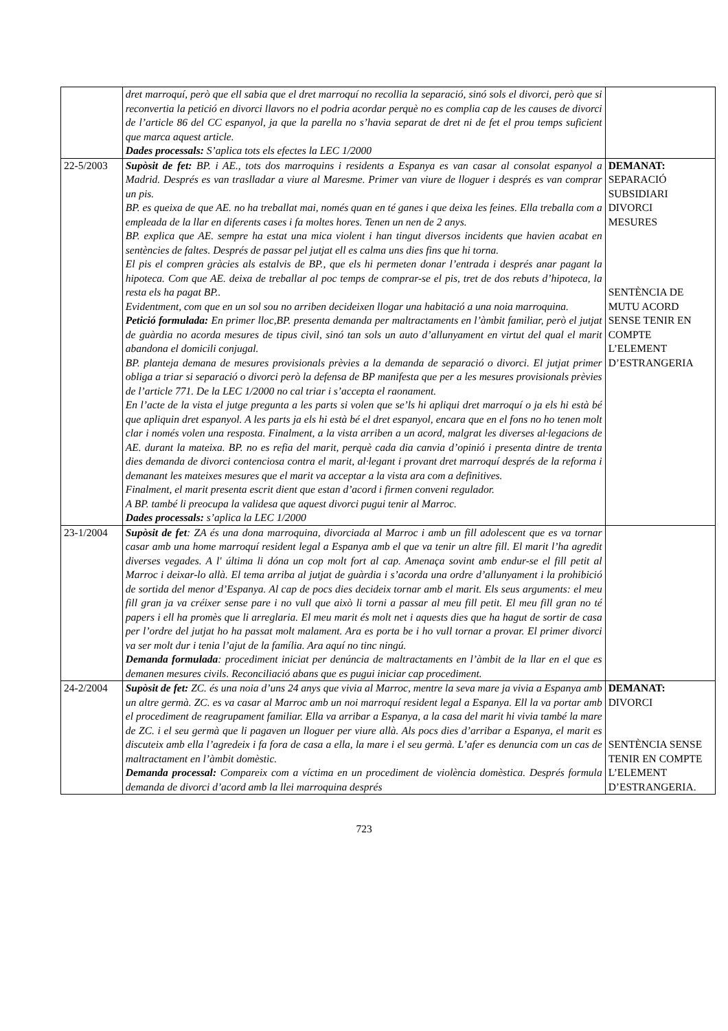| | dret marroquí, però que ell sabia que el dret marroquí no recollia la separació, sinó sols el divorci, però que si reconvertia la petició en divorci llavors no el podria acordar perquè no es complia cap de les causes de divorci de l’article 86 del CC espanyol, ja que la parella no s’havia separat de dret ni de fet el prou temps suficient que marca aquest article. Dades processals: S’aplica tots els efectes la LEC 1/2000 | |
| 22-5/2003 | Supòsit de fet: BP. i AE., tots dos marroquins i residents a Espanya es van casar al consolat espanyol a Madrid. Després es van traslladar a viure al Maresme. Primer van viure de lloguer i després es van comprar un pis. BP. es queixa de que AE. no ha treballat mai, només quan en té ganes i que deixa les feines. Ella treballa com a empleada de la llar en diferents cases i fa moltes hores. Tenen un nen de 2 anys. BP. explica que AE. sempre ha estat una mica violent i han tingut diversos incidents que havien acabat en sentències de faltes. Després de passar pel jutjat ell es calma uns dies fins que hi torna. El pis el compren gràcies als estalvis de BP., que els hi permeten donar l’entrada i després anar pagant la hipoteca. Com que AE. deixa de treballar al poc temps de comprar-se el pis, tret de dos rebuts d’hipoteca, la resta els ha pagat BP.. Evidentment, com que en un sol sou no arriben decideixen llogar una habitació a una noia marroquina. Petició formulada: En primer lloc,BP. presenta demanda per maltractaments en l’àmbit familiar, però el jutjat de guàrdia no acorda mesures de tipus civil, sinó tan sols un auto d’allunyament en virtut del qual el marit abandona el domicili conjugal. BP. planteja demana de mesures provisionals prèvies a la demanda de separació o divorci. El jutjat primer obliga a triar si separació o divorci però la defensa de BP manifesta que per a les mesures provisionals prèvies de l’article 771. De la LEC 1/2000 no cal triar i s’accepta el raonament. En l’acte de la vista el jutge pregunta a les parts si volen que se’ls hi apliqui dret marroquí o ja els hi està bé que apliquin dret espanyol. A les parts ja els hi està bé el dret espanyol, encara que en el fons no ho tenen molt clar i només volen una resposta. Finalment, a la vista arriben a un acord, malgrat les diverses al·legacions de AE. durant la mateixa. BP. no es refia del marit, perquè cada dia canvia d’opinió i presenta dintre de trenta dies demanda de divorci contenciosa contra el marit, al·legant i provant dret marroquí després de la reforma i demanant les mateixes mesures que el marit va acceptar a la vista ara com a definitives. Finalment, el marit presenta escrit dient que estan d’acord i firmen conveni regulador. A BP. també li preocupa la validesa que aquest divorci pugui tenir al Marroc. Dades processals: s’aplica la LEC 1/2000 | DEMANAT: SEPARACIÓ SUBSIDIARI DIVORCI MESURES SENTÈNCIA DE MUTU ACORD SENSE TENIR EN COMPTE L’ELEMENT D’ESTRANGERIA |
| 23-1/2004 | Supòsit de fet : ZA és una dona marroquina, divorciada al Marroc i amb un fill adolescent que es va tornar casar amb una home marroquí resident legal a Espanya amb el que va tenir un altre fill. El marit l’ha agredit diverses vegades. A l' última li dóna un cop molt fort al cap. Amenaça sovint amb endur-se el fill petit al Marroc i deixar-lo allà. El tema arriba al jutjat de guàrdia i s’acorda una ordre d’allunyament i la prohibició de sortida del menor d’Espanya. Al cap de pocs dies decideix tornar amb el marit. Els seus arguments: el meu fill gran ja va créixer sense pare i no vull que això li torni a passar al meu fill petit. El meu fill gran no té papers i ell ha promès que li arreglaria. El meu marit és molt net i aquests dies que ha hagut de sortir de casa per l’ordre del jutjat ho ha passat molt malament. Ara es porta be i ho vull tornar a provar. El primer divorci va ser molt dur i tenia l’ajut de la família. Ara aquí no tinc ningú. Demanda formulada : procediment iniciat per denúncia de maltractaments en l’àmbit de la llar en el que es demanen mesures civils. Reconciliació abans que es pugui iniciar cap procediment. | |
| 24-2/2004 | Supòsit de fet: ZC. és una noia d’uns 24 anys que vivia al Marroc, mentre la seva mare ja vivia a Espanya amb un altre germà. ZC. es va casar al Marroc amb un noi marroquí resident legal a Espanya. Ell la va portar amb el procediment de reagrupament familiar. Ella va arribar a Espanya, a la casa del marit hi vivia també la mare de ZC. i el seu germà que li pagaven un lloguer per viure allà. Als pocs dies d’arribar a Espanya, el marit es discuteix amb ella l’agredeix i fa fora de casa a ella, la mare i el seu germà. L’afer es denuncia com un cas de maltractament en l’àmbit domèstic. Demanda processal: Compareix com a víctima en un procediment de violència domèstica. Després formula demanda de divorci d’acord amb la llei marroquina després | DEMANAT: DIVORCI SENTÈNCIA SENSE TENIR EN COMPTE L’ELEMENT D’ESTRANGERIA. |
723